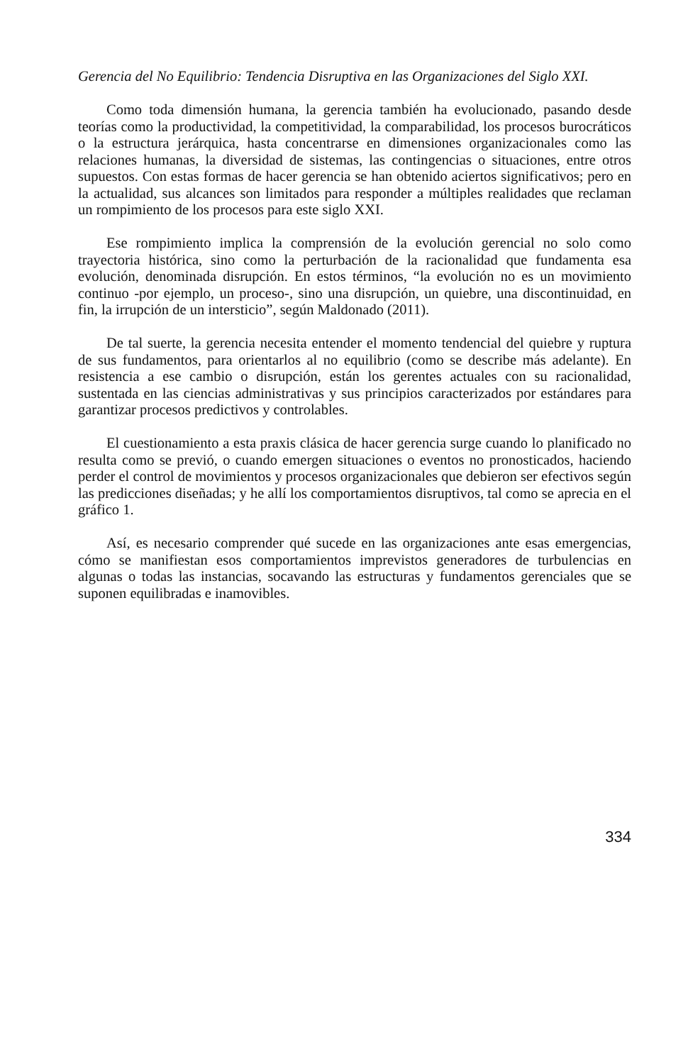Gerencia del No Equilibrio: Tendencia Disruptiva en las Organizaciones del Siglo XXI.
Como toda dimensión humana, la gerencia también ha evolucionado, pasando desde teorías como la productividad, la competitividad, la comparabilidad, los procesos burocráticos o la estructura jerárquica, hasta concentrarse en dimensiones organizacionales como las relaciones humanas, la diversidad de sistemas, las contingencias o situaciones, entre otros supuestos. Con estas formas de hacer gerencia se han obtenido aciertos significativos; pero en la actualidad, sus alcances son limitados para responder a múltiples realidades que reclaman un rompimiento de los procesos para este siglo XXI.
Ese rompimiento implica la comprensión de la evolución gerencial no solo como trayectoria histórica, sino como la perturbación de la racionalidad que fundamenta esa evolución, denominada disrupción. En estos términos, “la evolución no es un movimiento continuo -por ejemplo, un proceso-, sino una disrupción, un quiebre, una discontinuidad, en fin, la irrupción de un intersticio”, según Maldonado (2011).
De tal suerte, la gerencia necesita entender el momento tendencial del quiebre y ruptura de sus fundamentos, para orientarlos al no equilibrio (como se describe más adelante). En resistencia a ese cambio o disrupción, están los gerentes actuales con su racionalidad, sustentada en las ciencias administrativas y sus principios caracterizados por estándares para garantizar procesos predictivos y controlables.
El cuestionamiento a esta praxis clásica de hacer gerencia surge cuando lo planificado no resulta como se previó, o cuando emergen situaciones o eventos no pronosticados, haciendo perder el control de movimientos y procesos organizacionales que debieron ser efectivos según las predicciones diseñadas; y he allí los comportamientos disruptivos, tal como se aprecia en el gráfico 1.
Así, es necesario comprender qué sucede en las organizaciones ante esas emergencias, cómo se manifiestan esos comportamientos imprevistos generadores de turbulencias en algunas o todas las instancias, socavando las estructuras y fundamentos gerenciales que se suponen equilibradas e inamovibles.
334